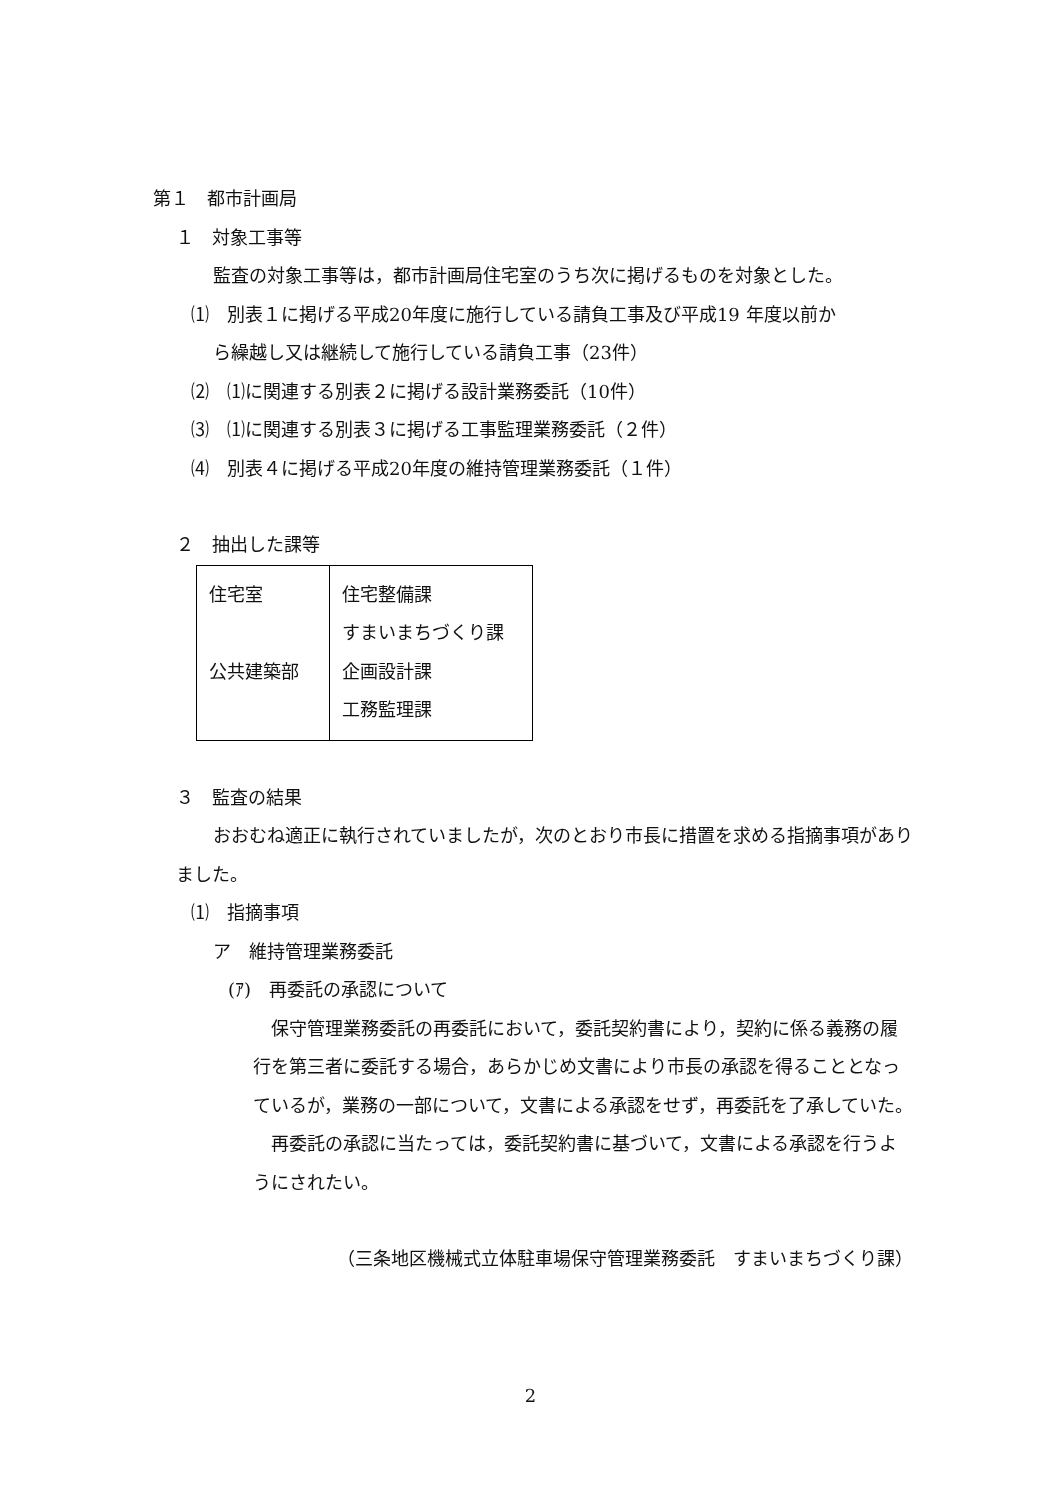第１　都市計画局
１　対象工事等
監査の対象工事等は，都市計画局住宅室のうち次に掲げるものを対象とした。
⑴　別表１に掲げる平成20年度に施行している請負工事及び平成19 年度以前か
ら繰越し又は継続して施行している請負工事（23件）
⑵　⑴に関連する別表２に掲げる設計業務委託（10件）
⑶　⑴に関連する別表３に掲げる工事監理業務委託（２件）
⑷　別表４に掲げる平成20年度の維持管理業務委託（１件）
２　抽出した課等
| 住宅室 公共建築部 | 住宅整備課 すまいまちづくり課 企画設計課 工務監理課 |
３　監査の結果
おおむね適正に執行されていましたが，次のとおり市長に措置を求める指摘事項がありました。
⑴　指摘事項
ア　維持管理業務委託
(ｱ)　再委託の承認について
保守管理業務委託の再委託において，委託契約書により，契約に係る義務の履行を第三者に委託する場合，あらかじめ文書により市長の承認を得ることとなっているが，業務の一部について，文書による承認をせず，再委託を了承していた。
再委託の承認に当たっては，委託契約書に基づいて，文書による承認を行うようにされたい。
（三条地区機械式立体駐車場保守管理業務委託　すまいまちづくり課）
2